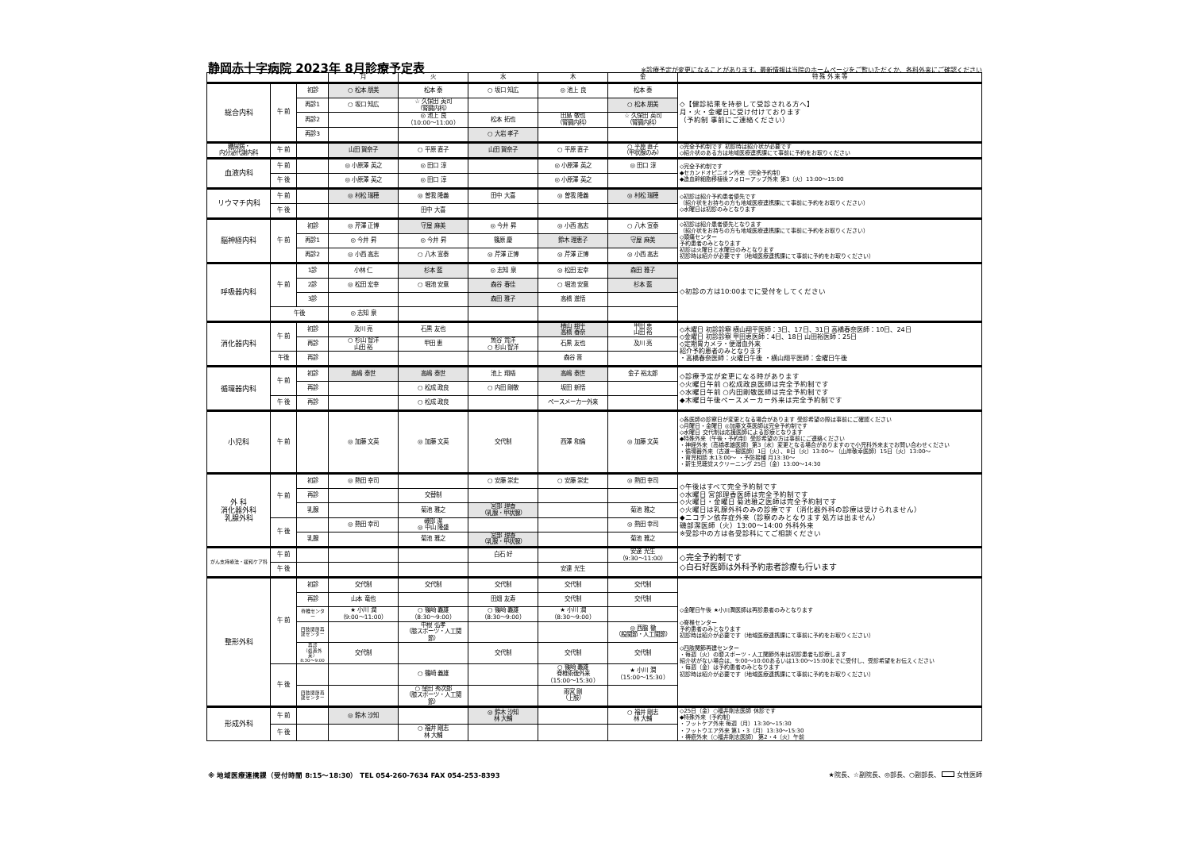静岡赤十字病院 2023年 8月診療予定表 ※診療予定が変更になることがあります。最新情報は当院のホームページをご覧いただくか、各科外来にご確認ください
| | | | 月 | 火 | 水 | 木 | 金 | 特 殊 外 来 等 |
| --- | --- | --- | --- | --- | --- | --- | --- | --- |
| 総合内科 | 午 前 | 初診 | ○ 松本 朋美 | 松本 泰 | ○ 坂口 知広 | ◎ 池上 良 | 松本 泰 | ◇【健診結果を持参して受診される方へ】 月・火・金曜日に受け付けております （予約制 事前にご連絡ください） |
| | | 再診1 | ○ 坂口 知広 | ☆ 久保田 英司 （腎臓内科） | | | ○ 松本 朋美 | |
| | | 再診2 | | ◎ 池上 良 （10:00～11:00） | 松本 拓也 | 田島 敬也 （腎臓内科） | ☆ 久保田 英司 （腎臓内科） | |
| | | 再診3 | | | ○ 大岩 孝子 | | | |
| 糖尿病・ 内分泌代謝内科 | 午 前 | | 山田 賀奈子 | ○ 平原 直子 | 山田 賀奈子 | ○ 平原 直子 | ○ 平原 直子 （甲状腺のみ） | ◇完全予約制です 初診時は紹介状が必要です ◇紹介状のある方は地域医療連携課にて事前に予約をお取りください |
| 血液内科 | 午 前 | | ◎ 小原澤 英之 | ◎ 田口 淳 | | ◎ 小原澤 英之 | ◎ 田口 淳 | ◇完全予約制です ◆セカンドオピニオン外来（完全予約制） ◆造血幹細胞移植後フォローアップ外来 第3（火）13:00～15:00 |
| | 午 後 | | ◎ 小原澤 英之 | ◎ 田口 淳 | | ◎ 小原澤 英之 | | |
| リウマチ内科 | 午 前 | | ◎ 村松 瑞穂 | ◎ 曽我 隆義 | 田中 大喜 | ◎ 曽我 隆義 | ◎ 村松 瑞穂 | ◇初診は紹介予約患者優先です （紹介状をお持ちの方も地域医療連携課にて事前に予約をお取りください） ◇水曜日は初診のみとなります |
| | 午 後 | | | 田中 大喜 | | | | |
| 脳神経内科 | 午 前 | 初診 | ◎ 芹澤 正博 | 守屋 麻美 | ◎ 今井 昇 | ◎ 小西 高志 | ○ 八木 宣泰 | ◇初診は紹介患者優先となります （紹介状をお持ちの方も地域医療連携課にて事前に予約をお取りください） ◇頭痛センター 予約患者のみとなります 初診は火曜日と水曜日のみとなります 初診時は紹介が必要です（地域医療連携課にて事前に予約をお取りください） |
| | | 再診1 | ◎ 今井 昇 | ◎ 今井 昇 | 篠原 慶 | 鈴木 理恵子 | 守屋 麻美 | |
| | | 再診2 | ◎ 小西 高志 | ○ 八木 宣泰 | ◎ 芹澤 正博 | ◎ 芹澤 正博 | ◎ 小西 高志 | |
| 呼吸器内科 | 午 前 | 1診 | 小林 仁 | 杉本 藍 | ◎ 志知 泉 | ◎ 松田 宏幸 | 森田 雅子 | ◇初診の方は10:00までに受付をしてください |
| | | 2診 | ◎ 松田 宏幸 | ○ 堀池 安意 | 森谷 春佳 | ○ 堀池 安意 | 杉本 藍 | |
| | | 3診 | | | 森田 雅子 | 高橋 進悟 | | |
| | 午後 | | ◎ 志知 泉 | | | | | |
| 消化器内科 | 午 前 | 初診 | 及川 亮 | 石黒 友也 | | 横山 翔平 高橋 春奈 | 甲田 恵 山田 裕 | ◇木曜日 初診診察 横山翔平医師：3日、17日、31日 高橋春奈医師：10日、24日 ◇金曜日 初診診察 甲田恵医師：4日、18日 山田裕医師：25日 ◇定期胃カメラ・便潜血外来 紹介予約患者のみとなります ・高橋春奈医師：火曜日午後 ・横山翔平医師：金曜日午後 |
| | | 再診 | ○ 杉山 智洋 山田 裕 | 甲田 恵 | 魚谷 貴洋 ○ 杉山 智洋 | 石黒 友也 | 及川 亮 | |
| | 午後 | 再診 | | | | 森谷 晋 | | |
| 循環器内科 | 午 前 | 初診 | 高嶋 泰世 | 高嶋 泰世 | 池上 翔梧 | 高嶋 泰世 | 金子 裕太郎 | ◇診療予定が変更になる時があります ◇火曜日午前 ○松成政良医師は完全予約制です ◇水曜日午前 ○内田剛敬医師は完全予約制です ◆木曜日午後ペースメーカー外来は完全予約制です |
| | | 再診 | | ○ 松成 政良 | ○ 内田 剛敬 | 坂田 新悟 | | |
| | 午 後 | 再診 | | ○ 松成 政良 | | ペースメーカー外来 | | |
| 小児科 | 午 前 | | ◎ 加藤 文英 | ◎ 加藤 文英 | 交代制 | 西澤 和倫 | ◎ 加藤 文英 | ◇各医師の診察日が変更となる場合があります 受診希望の際は事前にご確認ください ◇月曜日・金曜日 ◎加藤文英医師は完全予約制です ◇水曜日 交代制は応援医師による診療となります ◆特殊外来（午後・予約制）受診希望の方は事前にご連絡ください ・神経外来（高橋孝雄医師）第3（水）変更となる場合がありますので小児科外来までお問い合わせください ・循環器外来（古道一樹医師）1日（火）、8日（火）13:00～ （山岸敬幸医師）15日（火）13:00～ ・育児相談 木13:00～ ・予防接種 月13:30～ ・新生児聴覚スクリーニング 25日（金）13:00～14:30 |
| 外 科 消化器外科 乳腺外科 | 午 前 | 初診 | ◎ 熱田 幸司 | | ○ 安藤 崇史 | ○ 安藤 崇史 | ◎ 熱田 幸司 | ◇午後はすべて完全予約制です ◇水曜日 宮部理香医師は完全予約制です ◇火曜日・金曜日 菊池雅之医師は完全予約制です ◇火曜日は乳腺外科のみの診療です（消化器外科の診療は受けられません） ◆ニコチン依存症外来（診察のみとなります 処方は出ません） 磯部潔医師（火）13:00～14:00 外科外来 ※受診中の方は各受診科にてご相談ください |
| | | 再診 | | 交替制 | | | | |
| | | 乳腺 | | 菊池 雅之 | 宮部 理香 （乳腺・甲状腺） | | 菊池 雅之 | |
| | 午 後 | | ◎ 熱田 幸司 | 磯部 潔 ◎ 中山 隆盛 | | | ◎ 熱田 幸司 | |
| | | 乳腺 | | 菊池 雅之 | 宮部 理香 （乳腺・甲状腺） | | 菊池 雅之 | |
| がん支持療法・緩和ケア科 | 午 前 | | | | 白石 好 | | 安達 光生 （9:30～11:00） | ◇完全予約制です ◇白石好医師は外科予約患者診療も行います |
| | 午 後 | | | | | 安達 光生 | | |
| 整形外科 | 午 前 | 初診 | 交代制 | 交代制 | 交代制 | 交代制 | 交代制 | ◇金曜日午後 ★小川潤医師は再診患者のみとなります ◇脊椎センター 予約患者のみとなります 初診時は紹介が必要です（地域医療連携課にて事前に予約をお取りください） ◇四肢関節再建センター ・毎週（火）の膝スポーツ・人工関節外来は初診患者も診療します 紹介状がない場合は、9:00～10:00あるいは13:00～15:00までに受付し、受診希望をお伝えください ・毎週（金）は予約患者のみとなります 初診時は紹介が必要です（地域医療連携課にて事前に予約をお取りください） |
| | | 再診 | 山本 竜也 | | 田畑 友寿 | 交代制 | 交代制 | |
| | | 脊椎センター | ★ 小川 潤 （9:00～11:00） | ○ 篠崎 義雄 （8:30～9:00） | ○ 篠崎 義雄 （8:30～9:00） | ★ 小川 潤 （8:30～9:00） | | |
| | | 四肢関節再建センター | | 中根 弘孝 （膝スポーツ・人工関節） | | | ◎ 西脇 徹 （股関節・人工関節） | |
| | | 再診 （処置外来） 8:30～9:00 | 交代制 | | 交代制 | 交代制 | 交代制 | |
| | 午 後 | | | ○ 篠崎 義雄 | | ○ 篠崎 義雄 脊椎術後外来 （15:00～15:30） | ★ 小川 潤 （15:00～15:30） | |
| | | 四肢関節再建センター | | ○ 窪田 秀次郎 （膝スポーツ・人工関節） | | 雨宮 剛 （上肢） | | |
| 形成外科 | 午 前 | | ◎ 鈴木 沙知 | | ◎ 鈴木 沙知 林 大輔 | | ○ 福井 剛志 林 大輔 | ◇25日（金）○福井剛志医師 休診です ◆特殊外来（予約制） ・フットケア外来 毎週（月）13:30～15:30 ・フットウエア外来 第1・3（月）13:30～15:30 ・褥瘡外来（○福井剛志医師） 第2・4（火）午前 |
| | 午 後 | | | ○ 福井 剛志 林 大輔 | | | | |
※ 地域医療連携課（受付時間 8:15～18:30） TEL 054-260-7634 FAX 054-253-8393 ★院長、☆副院長、◎部長、○副部長、 女性医師